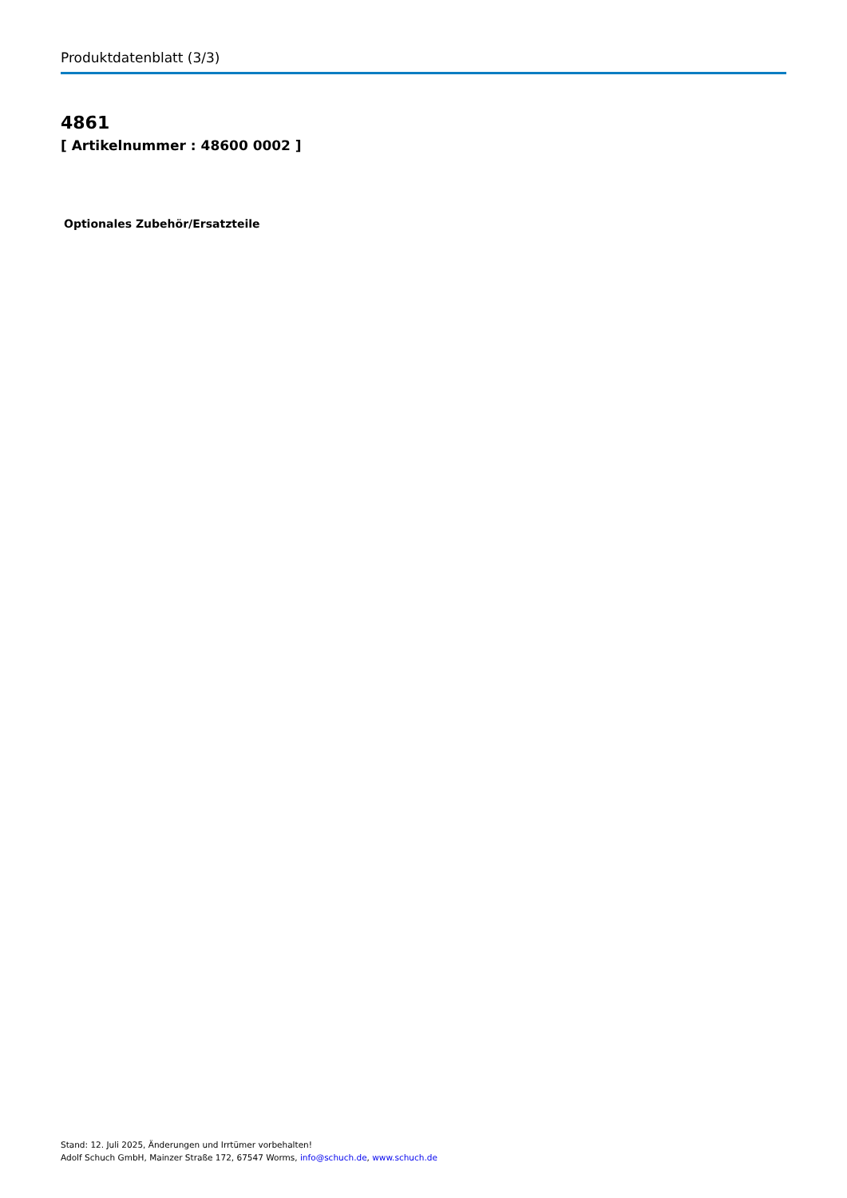Produktdatenblatt (3/3)
4861
[ Artikelnummer : 48600 0002 ]
Optionales Zubehör/Ersatzteile
Stand: 12. Juli 2025, Änderungen und Irrtümer vorbehalten!
Adolf Schuch GmbH, Mainzer Straße 172, 67547 Worms, info@schuch.de, www.schuch.de